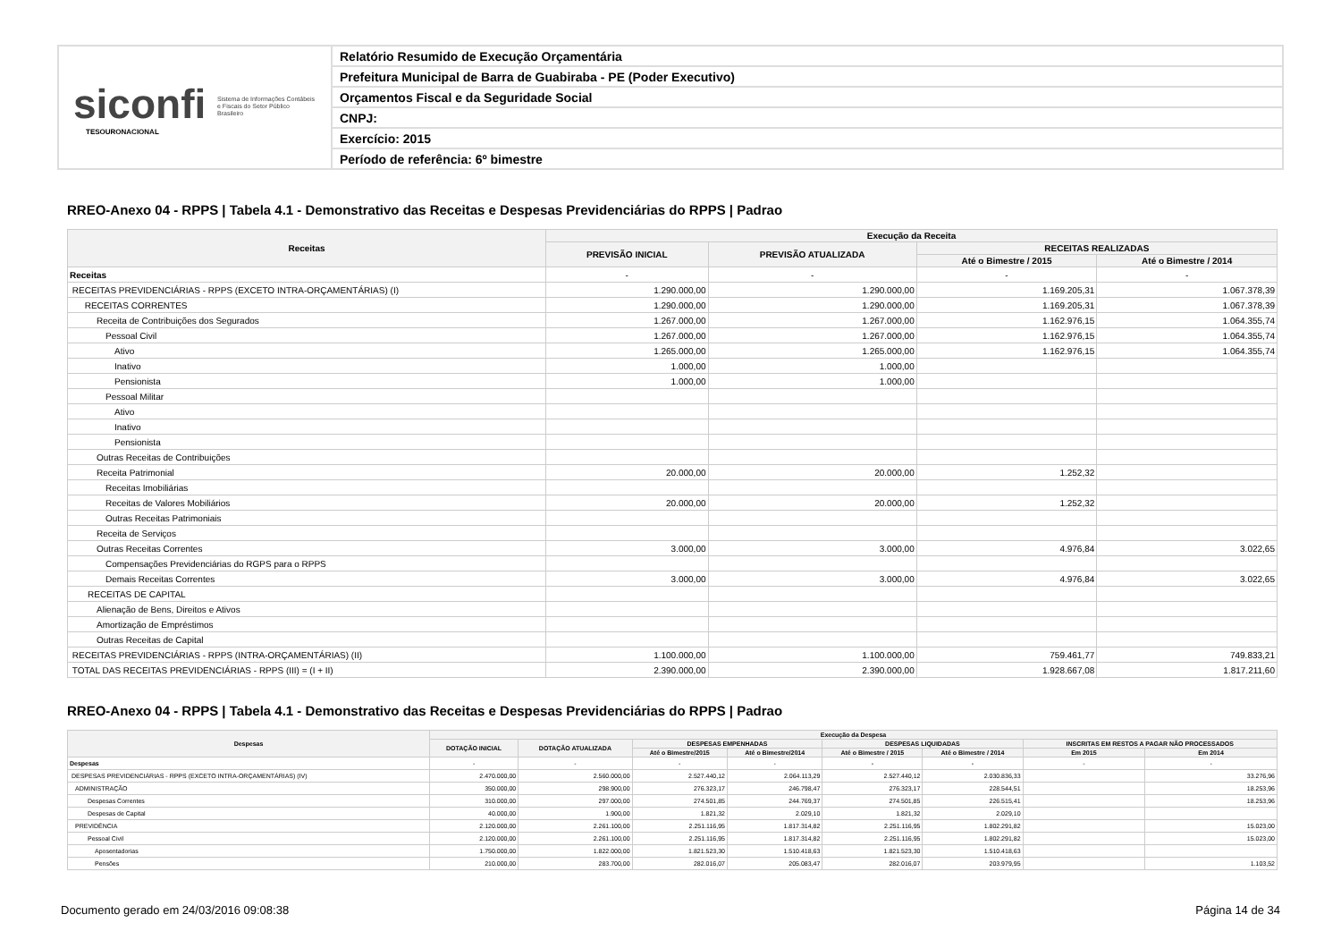siconfi Sistema de Informações Contábeis e Fiscais do Setor Público Brasileiro
TESOURONACIONAL
Relatório Resumido de Execução Orçamentária
Prefeitura Municipal de Barra de Guabiraba - PE (Poder Executivo)
Orçamentos Fiscal e da Seguridade Social
CNPJ:
Exercício: 2015
Período de referência: 6º bimestre
RREO-Anexo 04 - RPPS | Tabela 4.1 - Demonstrativo das Receitas e Despesas Previdenciárias do RPPS | Padrao
| Receitas | Execução da Receita | | | |
| --- | --- | --- | --- | --- |
| | PREVISÃO INICIAL | PREVISÃO ATUALIZADA | RECEITAS REALIZADAS | |
| | | | Até o Bimestre / 2015 | Até o Bimestre / 2014 |
| Receitas | - | - | - | - |
| RECEITAS PREVIDENCIÁRIAS - RPPS (EXCETO INTRA-ORÇAMENTÁRIAS) (I) | 1.290.000,00 | 1.290.000,00 | 1.169.205,31 | 1.067.378,39 |
| RECEITAS CORRENTES | 1.290.000,00 | 1.290.000,00 | 1.169.205,31 | 1.067.378,39 |
| Receita de Contribuições dos Segurados | 1.267.000,00 | 1.267.000,00 | 1.162.976,15 | 1.064.355,74 |
| Pessoal Civil | 1.267.000,00 | 1.267.000,00 | 1.162.976,15 | 1.064.355,74 |
| Ativo | 1.265.000,00 | 1.265.000,00 | 1.162.976,15 | 1.064.355,74 |
| Inativo | 1.000,00 | 1.000,00 | | |
| Pensionista | 1.000,00 | 1.000,00 | | |
| Pessoal Militar | | | | |
| Ativo | | | | |
| Inativo | | | | |
| Pensionista | | | | |
| Outras Receitas de Contribuições | | | | |
| Receita Patrimonial | 20.000,00 | 20.000,00 | 1.252,32 | |
| Receitas Imobiliárias | | | | |
| Receitas de Valores Mobiliários | 20.000,00 | 20.000,00 | 1.252,32 | |
| Outras Receitas Patrimoniais | | | | |
| Receita de Serviços | | | | |
| Outras Receitas Correntes | 3.000,00 | 3.000,00 | 4.976,84 | 3.022,65 |
| Compensações Previdenciárias do RGPS para o RPPS | | | | |
| Demais Receitas Correntes | 3.000,00 | 3.000,00 | 4.976,84 | 3.022,65 |
| RECEITAS DE CAPITAL | | | | |
| Alienação de Bens, Direitos e Ativos | | | | |
| Amortização de Empréstimos | | | | |
| Outras Receitas de Capital | | | | |
| RECEITAS PREVIDENCIÁRIAS - RPPS (INTRA-ORÇAMENTÁRIAS) (II) | 1.100.000,00 | 1.100.000,00 | 759.461,77 | 749.833,21 |
| TOTAL DAS RECEITAS PREVIDENCIÁRIAS - RPPS (III) = (I + II) | 2.390.000,00 | 2.390.000,00 | 1.928.667,08 | 1.817.211,60 |
RREO-Anexo 04 - RPPS | Tabela 4.1 - Demonstrativo das Receitas e Despesas Previdenciárias do RPPS | Padrao
| Despesas | Execução da Despesa | | | | | | | |
| --- | --- | --- | --- | --- | --- | --- | --- | --- |
| | DOTAÇÃO INICIAL | DOTAÇÃO ATUALIZADA | DESPESAS EMPENHADAS | | DESPESAS LIQUIDADAS | | INSCRITAS EM RESTOS A PAGAR NÃO PROCESSADOS | |
| | | | Até o Bimestre/2015 | Até o Bimestre/2014 | Até o Bimestre / 2015 | Até o Bimestre / 2014 | Em 2015 | Em 2014 |
| Despesas | - | - | - | - | - | - | - | - |
| DESPESAS PREVIDENCIÁRIAS - RPPS (EXCETO INTRA-ORÇAMENTÁRIAS) (IV) | 2.470.000,00 | 2.560.000,00 | 2.527.440,12 | 2.064.113,29 | 2.527.440,12 | 2.030.836,33 | | 33.276,96 |
| ADMINISTRAÇÃO | 350.000,00 | 298.900,00 | 276.323,17 | 246.798,47 | 276.323,17 | 228.544,51 | | 18.253,96 |
| Despesas Correntes | 310.000,00 | 297.000,00 | 274.501,85 | 244.769,37 | 274.501,85 | 226.515,41 | | 18.253,96 |
| Despesas de Capital | 40.000,00 | 1.900,00 | 1.821,32 | 2.029,10 | 1.821,32 | 2.029,10 | | |
| PREVIDÊNCIA | 2.120.000,00 | 2.261.100,00 | 2.251.116,95 | 1.817.314,82 | 2.251.116,95 | 1.802.291,82 | | 15.023,00 |
| Pessoal Civil | 2.120.000,00 | 2.261.100,00 | 2.251.116,95 | 1.817.314,82 | 2.251.116,95 | 1.802.291,82 | | 15.023,00 |
| Aposentadorias | 1.750.000,00 | 1.822.000,00 | 1.821.523,30 | 1.510.418,63 | 1.821.523,30 | 1.510.418,63 | | |
| Pensões | 210.000,00 | 283.700,00 | 282.016,07 | 205.083,47 | 282.016,07 | 203.979,95 | | 1.103,52 |
Documento gerado em 24/03/2016 09:08:38 Página 14 de 34